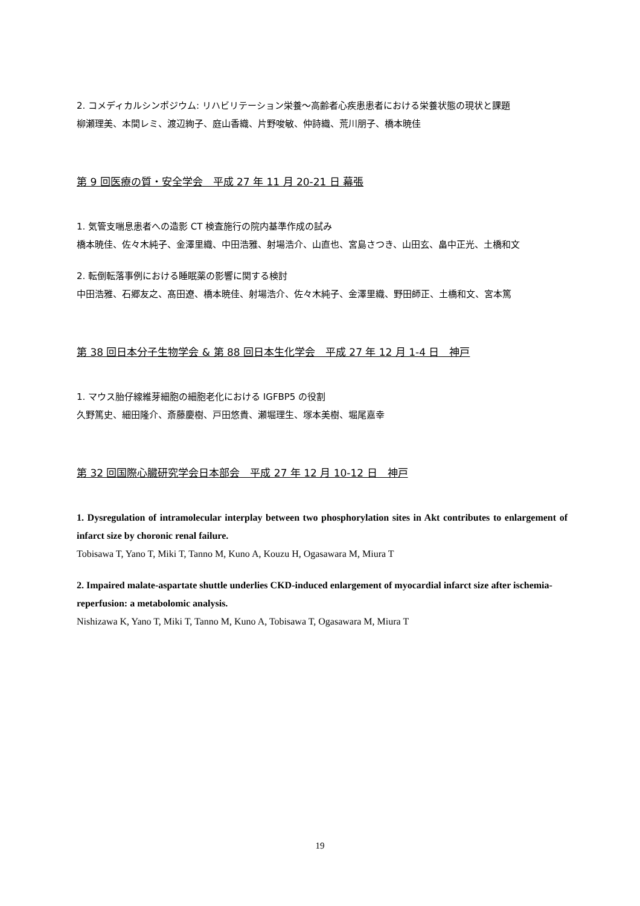2. コメディカルシンポジウム: リハビリテーション栄養～高齢者心疾患患者における栄養状態の現状と課題
柳瀬理美、本間レミ、渡辺絢子、庭山香織、片野唆敏、仲詩織、荒川朋子、橋本暁佳
第 9 回医療の質・安全学会　平成 27 年 11 月 20-21 日 幕張
1. 気管支喘息患者への造影 CT 検査施行の院内基準作成の試み
橋本暁佳、佐々木純子、金澤里織、中田浩雅、射場浩介、山直也、宮島さつき、山田玄、畠中正光、土橋和文
2. 転倒転落事例における睡眠薬の影響に関する検討
中田浩雅、石郷友之、髙田遼、橋本暁佳、射場浩介、佐々木純子、金澤里織、野田師正、土橋和文、宮本篤
第 38 回日本分子生物学会 & 第 88 回日本生化学会　平成 27 年 12 月 1-4 日　神戸
1. マウス胎仔線維芽細胞の細胞老化における IGFBP5 の役割
久野篤史、細田隆介、斎藤慶樹、戸田悠貴、瀬堀理生、塚本美樹、堀尾嘉幸
第 32 回国際心臓研究学会日本部会　平成 27 年 12 月 10-12 日　神戸
1. Dysregulation of intramolecular interplay between two phosphorylation sites in Akt contributes to enlargement of infarct size by choronic renal failure.
Tobisawa T, Yano T, Miki T, Tanno M, Kuno A, Kouzu H, Ogasawara M, Miura T
2. Impaired malate-aspartate shuttle underlies CKD-induced enlargement of myocardial infarct size after ischemia-reperfusion: a metabolomic analysis.
Nishizawa K, Yano T, Miki T, Tanno M, Kuno A, Tobisawa T, Ogasawara M, Miura T
19